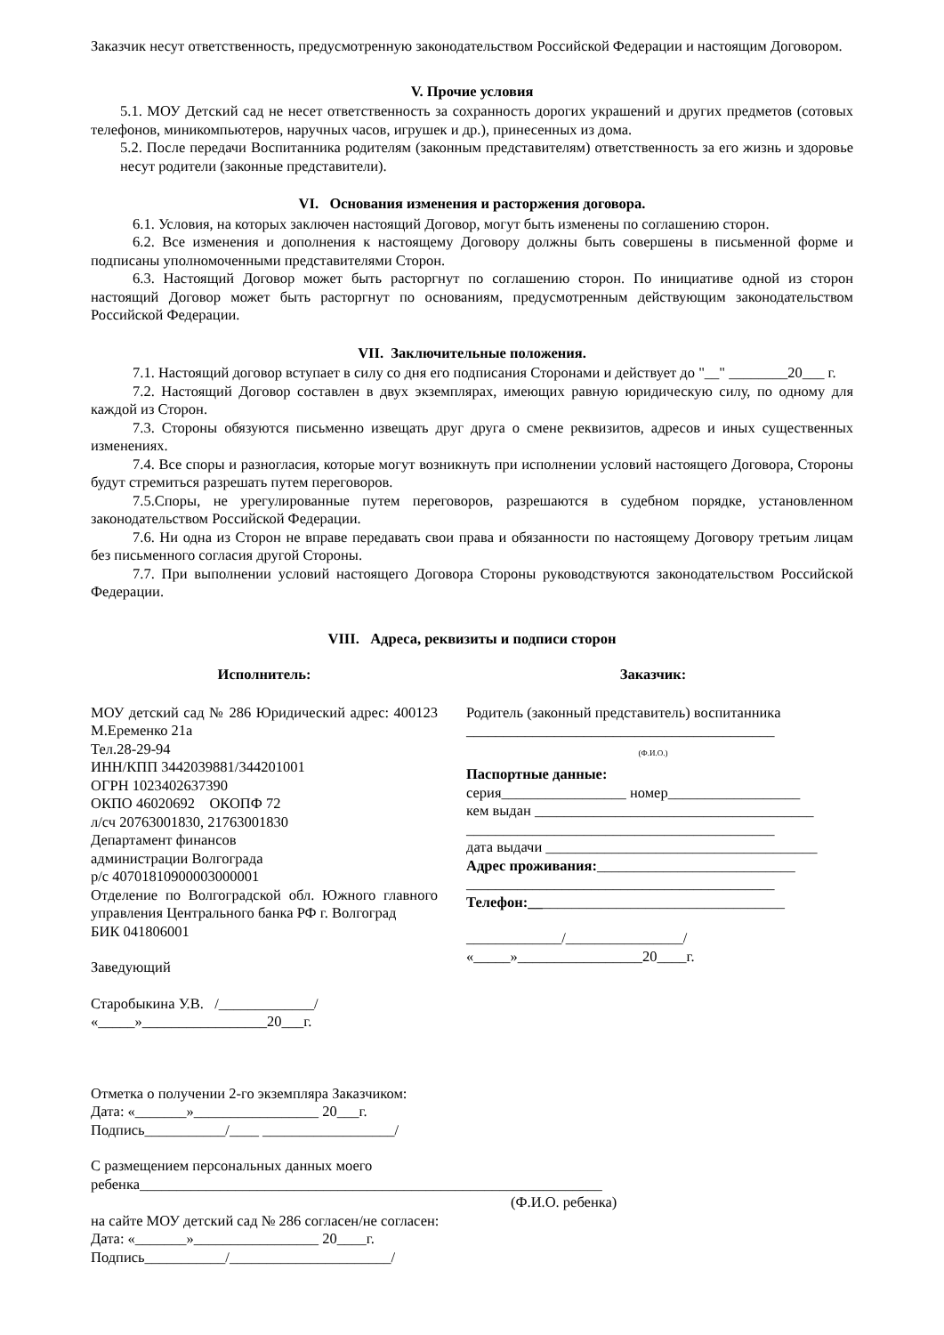Заказчик несут ответственность, предусмотренную законодательством Российской Федерации и настоящим Договором.
V. Прочие условия
5.1. МОУ Детский сад не несет ответственность за сохранность дорогих украшений и других предметов (сотовых телефонов, миникомпьютеров, наручных часов, игрушек и др.), принесенных из дома.
5.2. После передачи Воспитанника родителям (законным представителям) ответственность за его жизнь и здоровье несут родители (законные представители).
VI. Основания изменения и расторжения договора.
6.1. Условия, на которых заключен настоящий Договор, могут быть изменены по соглашению сторон.
6.2. Все изменения и дополнения к настоящему Договору должны быть совершены в письменной форме и подписаны уполномоченными представителями Сторон.
6.3. Настоящий Договор может быть расторгнут по соглашению сторон. По инициативе одной из сторон настоящий Договор может быть расторгнут по основаниям, предусмотренным действующим законодательством Российской Федерации.
VII. Заключительные положения.
7.1. Настоящий договор вступает в силу со дня его подписания Сторонами и действует до "__" ________20___ г.
7.2. Настоящий Договор составлен в двух экземплярах, имеющих равную юридическую силу, по одному для каждой из Сторон.
7.3. Стороны обязуются письменно извещать друг друга о смене реквизитов, адресов и иных существенных изменениях.
7.4. Все споры и разногласия, которые могут возникнуть при исполнении условий настоящего Договора, Стороны будут стремиться разрешать путем переговоров.
7.5.Споры, не урегулированные путем переговоров, разрешаются в судебном порядке, установленном законодательством Российской Федерации.
7.6. Ни одна из Сторон не вправе передавать свои права и обязанности по настоящему Договору третьим лицам без письменного согласия другой Стороны.
7.7. При выполнении условий настоящего Договора Стороны руководствуются законодательством Российской Федерации.
VIII. Адреса, реквизиты и подписи сторон
Исполнитель:
МОУ детский сад № 286 Юридический адрес: 400123 М.Еременко 21а
Тел.28-29-94
ИНН/КПП 3442039881/344201001
ОГРН 1023402637390
ОКПО 46020692 ОКОПФ 72
л/сч 20763001830, 21763001830
Департамент финансов
администрации Волгограда
р/с 40701810900003000001
Отделение по Волгоградской обл. Южного главного управления Центрального банка РФ г. Волгоград
БИК 041806001
Заведующий
Старобыкина У.В. /_____________/
«_____»_________________20___г.
Заказчик:
Родитель (законный представитель) воспитанника
__________________________________________
(Ф.И.О.)
Паспортные данные:
серия_________________ номер__________________
кем выдан ______________________________________
__________________________________________
дата выдачи _____________________________________
Адрес проживания:___________________________
__________________________________________
Телефон:___________________________________
_____________/________________/
«_____»_________________20____г.
Отметка о получении 2-го экземпляра Заказчиком:
Дата: «_______»_________________ 20___г.
Подпись___________/____ __________________/
С размещением персональных данных моего
ребенка_______________________________________________________________
(Ф.И.О. ребенка)
на сайте МОУ детский сад № 286 согласен/не согласен:
Дата: «_______»_________________ 20____г.
Подпись___________/______________________/